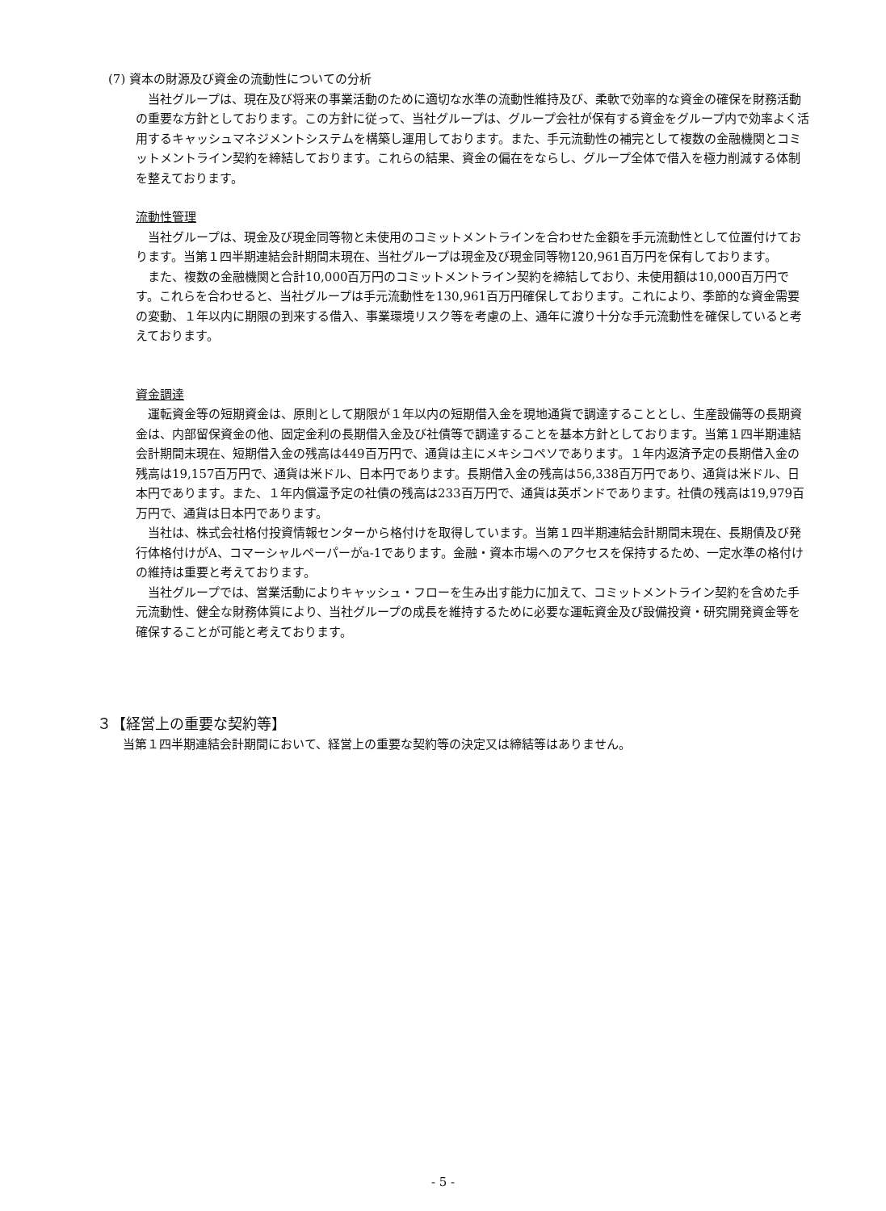(7) 資本の財源及び資金の流動性についての分析
当社グループは、現在及び将来の事業活動のために適切な水準の流動性維持及び、柔軟で効率的な資金の確保を財務活動の重要な方針としております。この方針に従って、当社グループは、グループ会社が保有する資金をグループ内で効率よく活用するキャッシュマネジメントシステムを構築し運用しております。また、手元流動性の補完として複数の金融機関とコミットメントライン契約を締結しております。これらの結果、資金の偏在をならし、グループ全体で借入を極力削減する体制を整えております。
流動性管理
当社グループは、現金及び現金同等物と未使用のコミットメントラインを合わせた金額を手元流動性として位置付けております。当第１四半期連結会計期間末現在、当社グループは現金及び現金同等物120,961百万円を保有しております。
また、複数の金融機関と合計10,000百万円のコミットメントライン契約を締結しており、未使用額は10,000百万円です。これらを合わせると、当社グループは手元流動性を130,961百万円確保しております。これにより、季節的な資金需要の変動、１年以内に期限の到来する借入、事業環境リスク等を考慮の上、通年に渡り十分な手元流動性を確保していると考えております。
資金調達
運転資金等の短期資金は、原則として期限が１年以内の短期借入金を現地通貨で調達することとし、生産設備等の長期資金は、内部留保資金の他、固定金利の長期借入金及び社債等で調達することを基本方針としております。当第１四半期連結会計期間末現在、短期借入金の残高は449百万円で、通貨は主にメキシコペソであります。１年内返済予定の長期借入金の残高は19,157百万円で、通貨は米ドル、日本円であります。長期借入金の残高は56,338百万円であり、通貨は米ドル、日本円であります。また、１年内償還予定の社債の残高は233百万円で、通貨は英ポンドであります。社債の残高は19,979百万円で、通貨は日本円であります。
当社は、株式会社格付投資情報センターから格付けを取得しています。当第１四半期連結会計期間末現在、長期債及び発行体格付けがA、コマーシャルペーパーがa-1であります。金融・資本市場へのアクセスを保持するため、一定水準の格付けの維持は重要と考えております。
当社グループでは、営業活動によりキャッシュ・フローを生み出す能力に加えて、コミットメントライン契約を含めた手元流動性、健全な財務体質により、当社グループの成長を維持するために必要な運転資金及び設備投資・研究開発資金等を確保することが可能と考えております。
３【経営上の重要な契約等】
当第１四半期連結会計期間において、経営上の重要な契約等の決定又は締結等はありません。
- 5 -